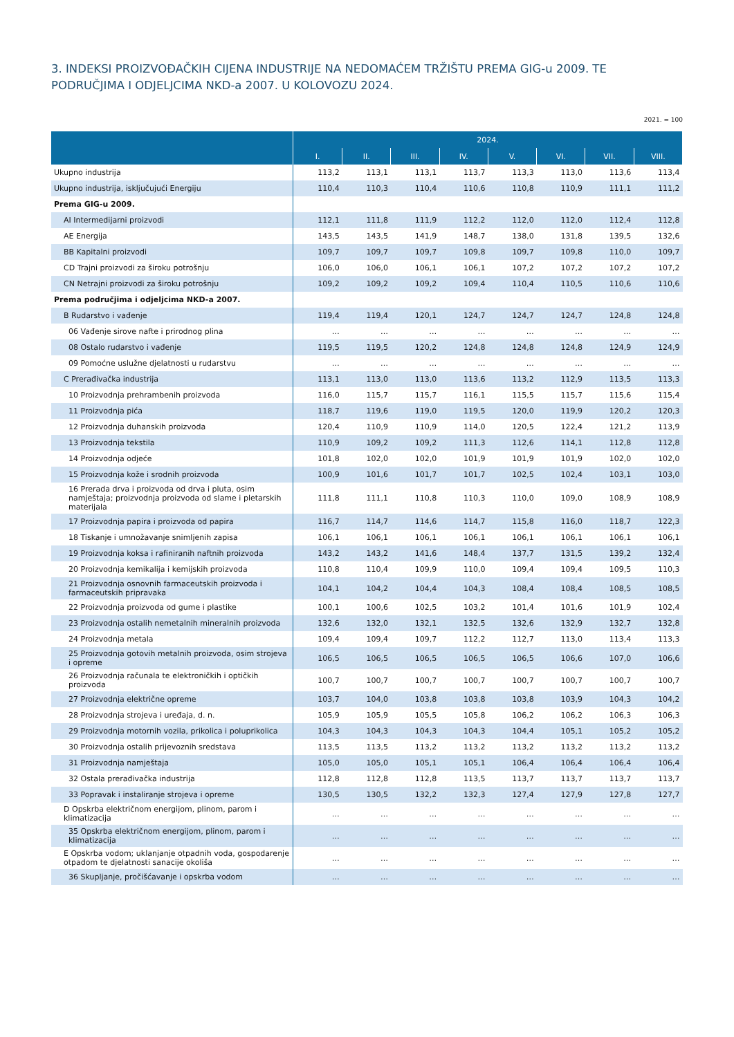3. INDEKSI PROIZVOĐAČKIH CIJENA INDUSTRIJE NA NEDOMAĆEM TRŽIŠTU PREMA GIG-u 2009. TE PODRUČJIMA I ODJELJCIMA NKD-a 2007. U KOLOVOZU 2024.
2021. = 100
| | 2024. | | | | | | | |
| --- | --- | --- | --- | --- | --- | --- | --- | --- |
| | I. | II. | III. | IV. | V. | VI. | VII. | VIII. |
| Ukupno industrija | 113,2 | 113,1 | 113,1 | 113,7 | 113,3 | 113,0 | 113,6 | 113,4 |
| Ukupno industrija, isključujući Energiju | 110,4 | 110,3 | 110,4 | 110,6 | 110,8 | 110,9 | 111,1 | 111,2 |
| Prema GIG-u 2009. | | | | | | | | |
| AI Intermedijarni proizvodi | 112,1 | 111,8 | 111,9 | 112,2 | 112,0 | 112,0 | 112,4 | 112,8 |
| AE Energija | 143,5 | 143,5 | 141,9 | 148,7 | 138,0 | 131,8 | 139,5 | 132,6 |
| BB Kapitalni proizvodi | 109,7 | 109,7 | 109,7 | 109,8 | 109,7 | 109,8 | 110,0 | 109,7 |
| CD Trajni proizvodi za široku potrošnju | 106,0 | 106,0 | 106,1 | 106,1 | 107,2 | 107,2 | 107,2 | 107,2 |
| CN Netrajni proizvodi za široku potrošnju | 109,2 | 109,2 | 109,2 | 109,4 | 110,4 | 110,5 | 110,6 | 110,6 |
| Prema područjima i odjeljcima NKD-a 2007. | | | | | | | | |
| B Rudarstvo i vađenje | 119,4 | 119,4 | 120,1 | 124,7 | 124,7 | 124,7 | 124,8 | 124,8 |
| 06 Vađenje sirove nafte i prirodnog plina | … | … | … | … | … | … | … | … |
| 08 Ostalo rudarstvo i vađenje | 119,5 | 119,5 | 120,2 | 124,8 | 124,8 | 124,8 | 124,9 | 124,9 |
| 09 Pomoćne uslužne djelatnosti u rudarstvu | … | … | … | … | … | … | … | … |
| C Prerađivačka industrija | 113,1 | 113,0 | 113,0 | 113,6 | 113,2 | 112,9 | 113,5 | 113,3 |
| 10 Proizvodnja prehrambenih proizvoda | 116,0 | 115,7 | 115,7 | 116,1 | 115,5 | 115,7 | 115,6 | 115,4 |
| 11 Proizvodnja pića | 118,7 | 119,6 | 119,0 | 119,5 | 120,0 | 119,9 | 120,2 | 120,3 |
| 12 Proizvodnja duhanskih proizvoda | 120,4 | 110,9 | 110,9 | 114,0 | 120,5 | 122,4 | 121,2 | 113,9 |
| 13 Proizvodnja tekstila | 110,9 | 109,2 | 109,2 | 111,3 | 112,6 | 114,1 | 112,8 | 112,8 |
| 14 Proizvodnja odjeće | 101,8 | 102,0 | 102,0 | 101,9 | 101,9 | 101,9 | 102,0 | 102,0 |
| 15 Proizvodnja kože i srodnih proizvoda | 100,9 | 101,6 | 101,7 | 101,7 | 102,5 | 102,4 | 103,1 | 103,0 |
| 16 Prerada drva i proizvoda od drva i pluta, osim namještaja; proizvodnja proizvoda od slame i pletarskih materijala | 111,8 | 111,1 | 110,8 | 110,3 | 110,0 | 109,0 | 108,9 | 108,9 |
| 17 Proizvodnja papira i proizvoda od papira | 116,7 | 114,7 | 114,6 | 114,7 | 115,8 | 116,0 | 118,7 | 122,3 |
| 18 Tiskanje i umnožavanje snimljenih zapisa | 106,1 | 106,1 | 106,1 | 106,1 | 106,1 | 106,1 | 106,1 | 106,1 |
| 19 Proizvodnja koksa i rafiniranih naftnih proizvoda | 143,2 | 143,2 | 141,6 | 148,4 | 137,7 | 131,5 | 139,2 | 132,4 |
| 20 Proizvodnja kemikalija i kemijskih proizvoda | 110,8 | 110,4 | 109,9 | 110,0 | 109,4 | 109,4 | 109,5 | 110,3 |
| 21 Proizvodnja osnovnih farmaceutskih proizvoda i farmaceutskih pripravaka | 104,1 | 104,2 | 104,4 | 104,3 | 108,4 | 108,4 | 108,5 | 108,5 |
| 22 Proizvodnja proizvoda od gume i plastike | 100,1 | 100,6 | 102,5 | 103,2 | 101,4 | 101,6 | 101,9 | 102,4 |
| 23 Proizvodnja ostalih nemetalnih mineralnih proizvoda | 132,6 | 132,0 | 132,1 | 132,5 | 132,6 | 132,9 | 132,7 | 132,8 |
| 24 Proizvodnja metala | 109,4 | 109,4 | 109,7 | 112,2 | 112,7 | 113,0 | 113,4 | 113,3 |
| 25 Proizvodnja gotovih metalnih proizvoda, osim strojeva i opreme | 106,5 | 106,5 | 106,5 | 106,5 | 106,5 | 106,6 | 107,0 | 106,6 |
| 26 Proizvodnja računala te elektroničkih i optičkih proizvoda | 100,7 | 100,7 | 100,7 | 100,7 | 100,7 | 100,7 | 100,7 | 100,7 |
| 27 Proizvodnja električne opreme | 103,7 | 104,0 | 103,8 | 103,8 | 103,8 | 103,9 | 104,3 | 104,2 |
| 28 Proizvodnja strojeva i uređaja, d. n. | 105,9 | 105,9 | 105,5 | 105,8 | 106,2 | 106,2 | 106,3 | 106,3 |
| 29 Proizvodnja motornih vozila, prikolica i poluprikolica | 104,3 | 104,3 | 104,3 | 104,3 | 104,4 | 105,1 | 105,2 | 105,2 |
| 30 Proizvodnja ostalih prijevoznih sredstava | 113,5 | 113,5 | 113,2 | 113,2 | 113,2 | 113,2 | 113,2 | 113,2 |
| 31 Proizvodnja namještaja | 105,0 | 105,0 | 105,1 | 105,1 | 106,4 | 106,4 | 106,4 | 106,4 |
| 32 Ostala prerađivačka industrija | 112,8 | 112,8 | 112,8 | 113,5 | 113,7 | 113,7 | 113,7 | 113,7 |
| 33 Popravak i instaliranje strojeva i opreme | 130,5 | 130,5 | 132,2 | 132,3 | 127,4 | 127,9 | 127,8 | 127,7 |
| D Opskrba električnom energijom, plinom, parom i klimatizacija | … | … | … | … | … | … | … | … |
| 35 Opskrba električnom energijom, plinom, parom i klimatizacija | … | … | … | … | … | … | … | … |
| E Opskrba vodom; uklanjanje otpadnih voda, gospodarenje otpadom te djelatnosti sanacije okoliša | … | … | … | … | … | … | … | … |
| 36 Skupljanje, pročišćavanje i opskrba vodom | … | … | … | … | … | … | … | … |